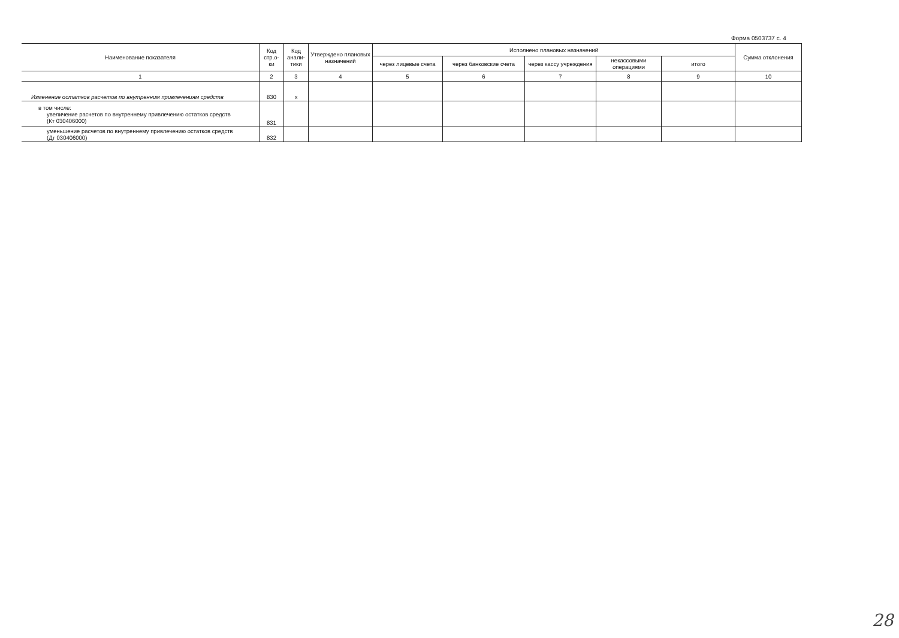Форма 0503737 с. 4
| Наименование показателя | Код стр.о-ки | Код анали-тики | Утверждено плановых назначений | Исполнено плановых назначений | | | | | Сумма отклонения |
| --- | --- | --- | --- | --- | --- | --- | --- | --- | --- |
| | | | | через лицевые счета | через банковские счета | через кассу учреждения | некассовыми операциями | итого | |
| 1 | 2 | 3 | 4 | 5 | 6 | 7 | 8 | 9 | 10 |
| Изменение остатков расчетов по внутренним привлечениям средств | 830 | x | | | | | | | |
| в том числе: увеличение расчетов по внутреннему привлечению остатков средств (Кт 030406000) | 831 | | | | | | | | |
| уменьшение расчетов по внутреннему привлечению остатков средств (Дт 030406000) | 832 | | | | | | | | |
28